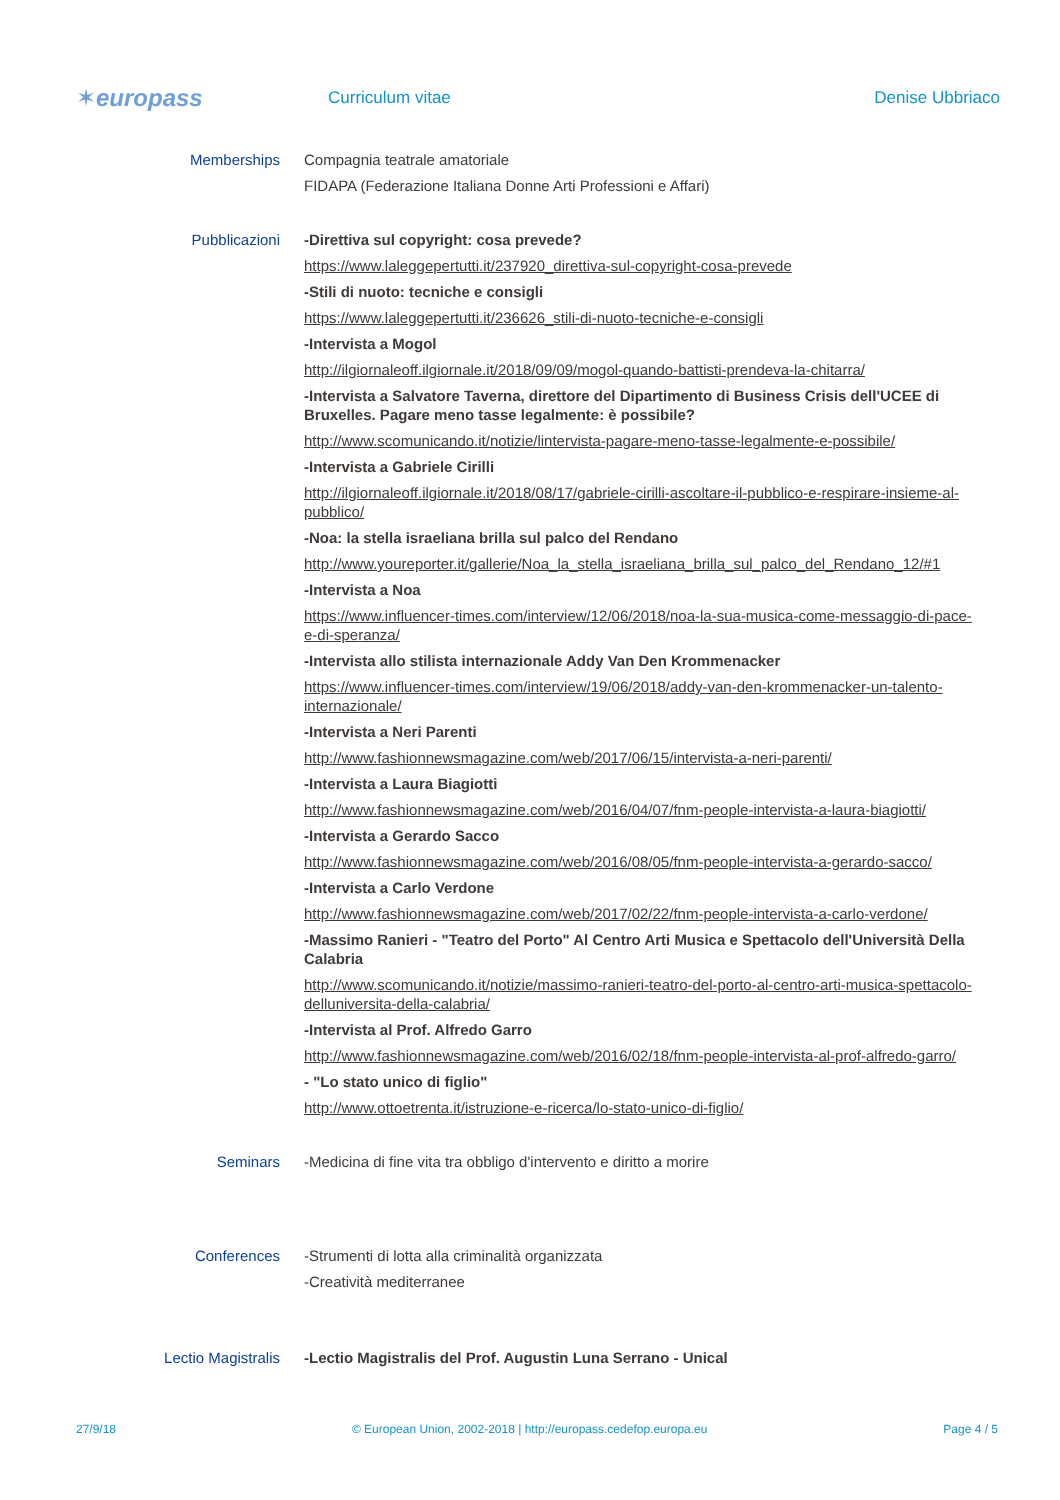✶euro pass
Curriculum vitae Denise Ubbriaco
Memberships Compagnia teatrale amatoriale
FIDAPA (Federazione Italiana Donne Arti Professioni e Affari)
Pubblicazioni -Direttiva sul copyright: cosa prevede?
https://www.laleggepertutti.it/237920_direttiva-sul-copyright-cosa-prevede
-Stili di nuoto: tecniche e consigli
https://www.laleggepertutti.it/236626_stili-di-nuoto-tecniche-e-consigli
-Intervista a Mogol
http://ilgiornaleoff.ilgiornale.it/2018/09/09/mogol-quando-battisti-prendeva-la-chitarra/
-Intervista a Salvatore Taverna, direttore del Dipartimento di Business Crisis dell'UCEE di Bruxelles. Pagare meno tasse legalmente: è possibile?
http://www.scomunicando.it/notizie/lintervista-pagare-meno-tasse-legalmente-e-possibile/
-Intervista a Gabriele Cirilli
http://ilgiornaleoff.ilgiornale.it/2018/08/17/gabriele-cirilli-ascoltare-il-pubblico-e-respirare-insieme-al-pubblico/
-Noa: la stella israeliana brilla sul palco del Rendano
http://www.youreporter.it/gallerie/Noa_la_stella_israeliana_brilla_sul_palco_del_Rendano_12/#1
-Intervista a Noa
https://www.influencer-times.com/interview/12/06/2018/noa-la-sua-musica-come-messaggio-di-pace-e-di-speranza/
-Intervista allo stilista internazionale Addy Van Den Krommenacker
https://www.influencer-times.com/interview/19/06/2018/addy-van-den-krommenacker-un-talento-internazionale/
-Intervista a Neri Parenti
http://www.fashionnewsmagazine.com/web/2017/06/15/intervista-a-neri-parenti/
-Intervista a Laura Biagiotti
http://www.fashionnewsmagazine.com/web/2016/04/07/fnm-people-intervista-a-laura-biagiotti/
-Intervista a Gerardo Sacco
http://www.fashionnewsmagazine.com/web/2016/08/05/fnm-people-intervista-a-gerardo-sacco/
-Intervista a Carlo Verdone
http://www.fashionnewsmagazine.com/web/2017/02/22/fnm-people-intervista-a-carlo-verdone/
-Massimo Ranieri - "Teatro del Porto" Al Centro Arti Musica e Spettacolo dell'Università Della Calabria
http://www.scomunicando.it/notizie/massimo-ranieri-teatro-del-porto-al-centro-arti-musica-spettacolo-delluniversita-della-calabria/
-Intervista al Prof. Alfredo Garro
http://www.fashionnewsmagazine.com/web/2016/02/18/fnm-people-intervista-al-prof-alfredo-garro/
- "Lo stato unico di figlio"
http://www.ottoetrenta.it/istruzione-e-ricerca/lo-stato-unico-di-figlio/
Seminars -Medicina di fine vita tra obbligo d'intervento e diritto a morire
Conferences -Strumenti di lotta alla criminalità organizzata
-Creatività mediterranee
Lectio Magistralis -Lectio Magistralis del Prof. Augustin Luna Serrano - Unical
27/9/18 © European Union, 2002-2018 | http://europass.cedefop.europa.eu Page 4 / 5